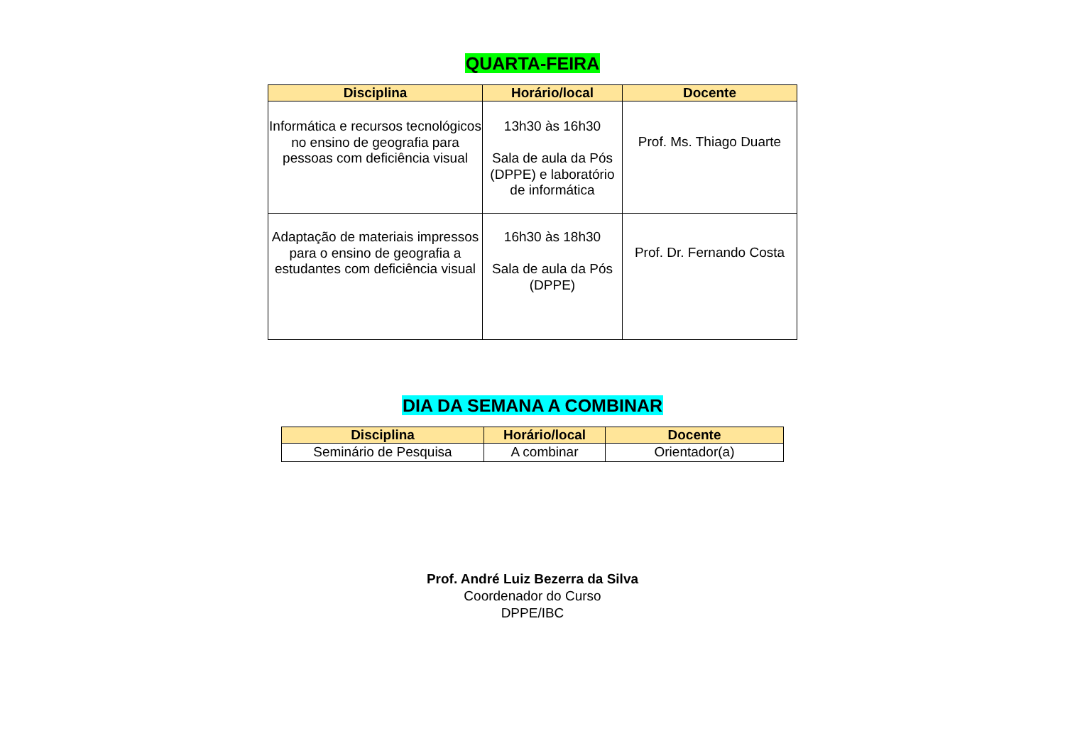QUARTA-FEIRA
| Disciplina | Horário/local | Docente |
| --- | --- | --- |
| Informática e recursos tecnológicos no ensino de geografia para pessoas com deficiência visual | 13h30 às 16h30 Sala de aula da Pós (DPPE) e laboratório de informática | Prof. Ms. Thiago Duarte |
| Adaptação de materiais impressos para o ensino de geografia a estudantes com deficiência visual | 16h30 às 18h30 Sala de aula da Pós (DPPE) | Prof. Dr. Fernando Costa |
DIA DA SEMANA A COMBINAR
| Disciplina | Horário/local | Docente |
| --- | --- | --- |
| Seminário de Pesquisa | A combinar | Orientador(a) |
Prof. André Luiz Bezerra da Silva
Coordenador do Curso
DPPE/IBC